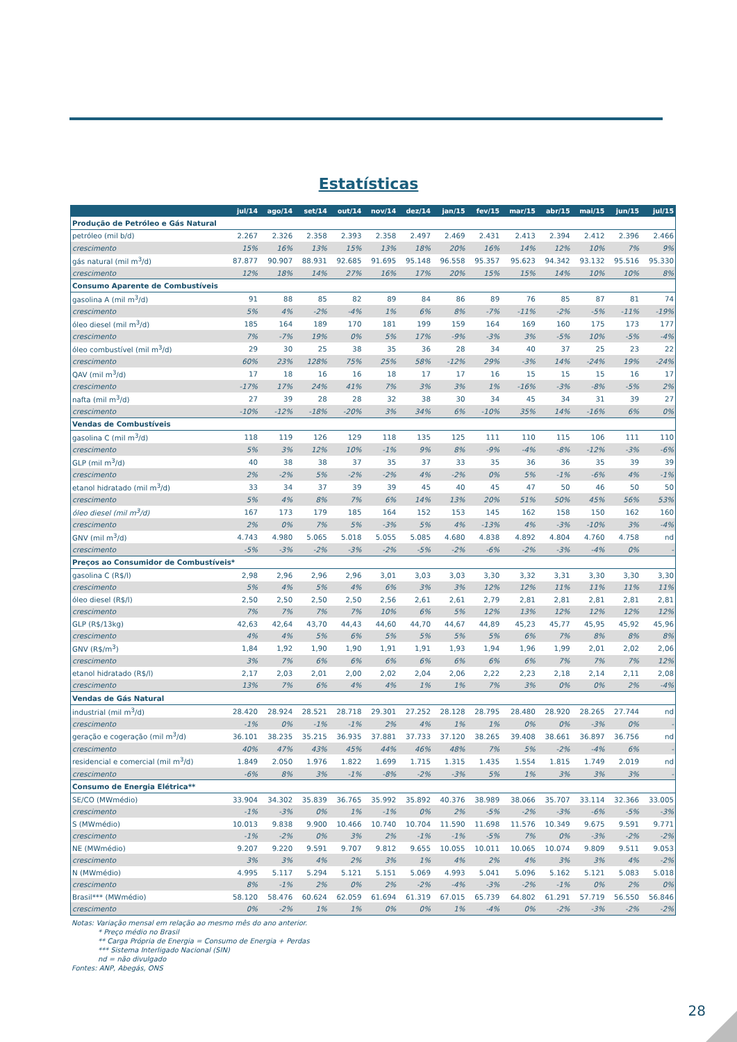Estatísticas
| | jul/14 | ago/14 | set/14 | out/14 | nov/14 | dez/14 | jan/15 | fev/15 | mar/15 | abr/15 | mai/15 | jun/15 | jul/15 |
| --- | --- | --- | --- | --- | --- | --- | --- | --- | --- | --- | --- | --- | --- |
| Produção de Petróleo e Gás Natural | | | | | | | | | | | | | |
| petróleo (mil b/d) | 2.267 | 2.326 | 2.358 | 2.393 | 2.358 | 2.497 | 2.469 | 2.431 | 2.413 | 2.394 | 2.412 | 2.396 | 2.466 |
| crescimento | 15% | 16% | 13% | 15% | 13% | 18% | 20% | 16% | 14% | 12% | 10% | 7% | 9% |
| gás natural (mil m<sup>3</sup>/d) | 87.877 | 90.907 | 88.931 | 92.685 | 91.695 | 95.148 | 96.558 | 95.357 | 95.623 | 94.342 | 93.132 | 95.516 | 95.330 |
| crescimento | 12% | 18% | 14% | 27% | 16% | 17% | 20% | 15% | 15% | 14% | 10% | 10% | 8% |
| Consumo Aparente de Combustíveis | | | | | | | | | | | | | |
| gasolina A (mil m<sup>3</sup>/d) | 91 | 88 | 85 | 82 | 89 | 84 | 86 | 89 | 76 | 85 | 87 | 81 | 74 |
| crescimento | 5% | 4% | -2% | -4% | 1% | 6% | 8% | -7% | -11% | -2% | -5% | -11% | -19% |
| óleo diesel (mil m<sup>3</sup>/d) | 185 | 164 | 189 | 170 | 181 | 199 | 159 | 164 | 169 | 160 | 175 | 173 | 177 |
| crescimento | 7% | -7% | 19% | 0% | 5% | 17% | -9% | -3% | 3% | -5% | 10% | -5% | -4% |
| óleo combustível (mil m<sup>3</sup>/d) | 29 | 30 | 25 | 38 | 35 | 36 | 28 | 34 | 40 | 37 | 25 | 23 | 22 |
| crescimento | 60% | 23% | 128% | 75% | 25% | 58% | -12% | 29% | -3% | 14% | -24% | 19% | -24% |
| QAV (mil m<sup>3</sup>/d) | 17 | 18 | 16 | 16 | 18 | 17 | 17 | 16 | 15 | 15 | 15 | 16 | 17 |
| crescimento | -17% | 17% | 24% | 41% | 7% | 3% | 3% | 1% | -16% | -3% | -8% | -5% | 2% |
| nafta (mil m<sup>3</sup>/d) | 27 | 39 | 28 | 28 | 32 | 38 | 30 | 34 | 45 | 34 | 31 | 39 | 27 |
| crescimento | -10% | -12% | -18% | -20% | 3% | 34% | 6% | -10% | 35% | 14% | -16% | 6% | 0% |
| Vendas de Combustíveis | | | | | | | | | | | | | |
| gasolina C (mil m<sup>3</sup>/d) | 118 | 119 | 126 | 129 | 118 | 135 | 125 | 111 | 110 | 115 | 106 | 111 | 110 |
| crescimento | 5% | 3% | 12% | 10% | -1% | 9% | 8% | -9% | -4% | -8% | -12% | -3% | -6% |
| GLP (mil m<sup>3</sup>/d) | 40 | 38 | 38 | 37 | 35 | 37 | 33 | 35 | 36 | 36 | 35 | 39 | 39 |
| crescimento | 2% | -2% | 5% | -2% | -2% | 4% | -2% | 0% | 5% | -1% | -6% | 4% | -1% |
| etanol hidratado (mil m<sup>3</sup>/d) | 33 | 34 | 37 | 39 | 39 | 45 | 40 | 45 | 47 | 50 | 46 | 50 | 50 |
| crescimento | 5% | 4% | 8% | 7% | 6% | 14% | 13% | 20% | 51% | 50% | 45% | 56% | 53% |
| óleo diesel (mil m<sup>3</sup>/d) | 167 | 173 | 179 | 185 | 164 | 152 | 153 | 145 | 162 | 158 | 150 | 162 | 160 |
| crescimento | 2% | 0% | 7% | 5% | -3% | 5% | 4% | -13% | 4% | -3% | -10% | 3% | -4% |
| GNV (mil m<sup>3</sup>/d) | 4.743 | 4.980 | 5.065 | 5.018 | 5.055 | 5.085 | 4.680 | 4.838 | 4.892 | 4.804 | 4.760 | 4.758 | nd |
| crescimento | -5% | -3% | -2% | -3% | -2% | -5% | -2% | -6% | -2% | -3% | -4% | 0% | - |
| Preços ao Consumidor de Combustíveis* | | | | | | | | | | | | | |
| gasolina C (R$/l) | 2,98 | 2,96 | 2,96 | 2,96 | 3,01 | 3,03 | 3,03 | 3,30 | 3,32 | 3,31 | 3,30 | 3,30 | 3,30 |
| crescimento | 5% | 4% | 5% | 4% | 6% | 3% | 3% | 12% | 12% | 11% | 11% | 11% | 11% |
| óleo diesel (R$/l) | 2,50 | 2,50 | 2,50 | 2,50 | 2,56 | 2,61 | 2,61 | 2,79 | 2,81 | 2,81 | 2,81 | 2,81 | 2,81 |
| crescimento | 7% | 7% | 7% | 7% | 10% | 6% | 5% | 12% | 13% | 12% | 12% | 12% | 12% |
| GLP (R$/13kg) | 42,63 | 42,64 | 43,70 | 44,43 | 44,60 | 44,70 | 44,67 | 44,89 | 45,23 | 45,77 | 45,95 | 45,92 | 45,96 |
| crescimento | 4% | 4% | 5% | 6% | 5% | 5% | 5% | 5% | 6% | 7% | 8% | 8% | 8% |
| GNV (R$/m<sup>3</sup>) | 1,84 | 1,92 | 1,90 | 1,90 | 1,91 | 1,91 | 1,93 | 1,94 | 1,96 | 1,99 | 2,01 | 2,02 | 2,06 |
| crescimento | 3% | 7% | 6% | 6% | 6% | 6% | 6% | 6% | 6% | 7% | 7% | 7% | 12% |
| etanol hidratado (R$/l) | 2,17 | 2,03 | 2,01 | 2,00 | 2,02 | 2,04 | 2,06 | 2,22 | 2,23 | 2,18 | 2,14 | 2,11 | 2,08 |
| crescimento | 13% | 7% | 6% | 4% | 4% | 1% | 1% | 7% | 3% | 0% | 0% | 2% | -4% |
| Vendas de Gás Natural | | | | | | | | | | | | | |
| industrial (mil m<sup>3</sup>/d) | 28.420 | 28.924 | 28.521 | 28.718 | 29.301 | 27.252 | 28.128 | 28.795 | 28.480 | 28.920 | 28.265 | 27.744 | nd |
| crescimento | -1% | 0% | -1% | -1% | 2% | 4% | 1% | 1% | 0% | 0% | -3% | 0% | - |
| geração e cogeração (mil m<sup>3</sup>/d) | 36.101 | 38.235 | 35.215 | 36.935 | 37.881 | 37.733 | 37.120 | 38.265 | 39.408 | 38.661 | 36.897 | 36.756 | nd |
| crescimento | 40% | 47% | 43% | 45% | 44% | 46% | 48% | 7% | 5% | -2% | -4% | 6% | - |
| residencial e comercial (mil m<sup>3</sup>/d) | 1.849 | 2.050 | 1.976 | 1.822 | 1.699 | 1.715 | 1.315 | 1.435 | 1.554 | 1.815 | 1.749 | 2.019 | nd |
| crescimento | -6% | 8% | 3% | -1% | -8% | -2% | -3% | 5% | 1% | 3% | 3% | 3% | - |
| Consumo de Energia Elétrica** | | | | | | | | | | | | | |
| SE/CO (MWmédio) | 33.904 | 34.302 | 35.839 | 36.765 | 35.992 | 35.892 | 40.376 | 38.989 | 38.066 | 35.707 | 33.114 | 32.366 | 33.005 |
| crescimento | -1% | -3% | 0% | 1% | -1% | 0% | 2% | -5% | -2% | -3% | -6% | -5% | -3% |
| S (MWmédio) | 10.013 | 9.838 | 9.900 | 10.466 | 10.740 | 10.704 | 11.590 | 11.698 | 11.576 | 10.349 | 9.675 | 9.591 | 9.771 |
| crescimento | -1% | -2% | 0% | 3% | 2% | -1% | -1% | -5% | 7% | 0% | -3% | -2% | -2% |
| NE (MWmédio) | 9.207 | 9.220 | 9.591 | 9.707 | 9.812 | 9.655 | 10.055 | 10.011 | 10.065 | 10.074 | 9.809 | 9.511 | 9.053 |
| crescimento | 3% | 3% | 4% | 2% | 3% | 1% | 4% | 2% | 4% | 3% | 3% | 4% | -2% |
| N (MWmédio) | 4.995 | 5.117 | 5.294 | 5.121 | 5.151 | 5.069 | 4.993 | 5.041 | 5.096 | 5.162 | 5.121 | 5.083 | 5.018 |
| crescimento | 8% | -1% | 2% | 0% | 2% | -2% | -4% | -3% | -2% | -1% | 0% | 2% | 0% |
| Brasil*** (MWmédio) | 58.120 | 58.476 | 60.624 | 62.059 | 61.694 | 61.319 | 67.015 | 65.739 | 64.802 | 61.291 | 57.719 | 56.550 | 56.846 |
| crescimento | 0% | -2% | 1% | 1% | 0% | 0% | 1% | -4% | 0% | -2% | -3% | -2% | -2% |
Notas: Variação mensal em relação ao mesmo mês do ano anterior.
* Preço médio no Brasil
** Carga Própria de Energia = Consumo de Energia + Perdas
*** Sistema Interligado Nacional (SIN)
nd = não divulgado
Fontes: ANP, Abegás, ONS
28